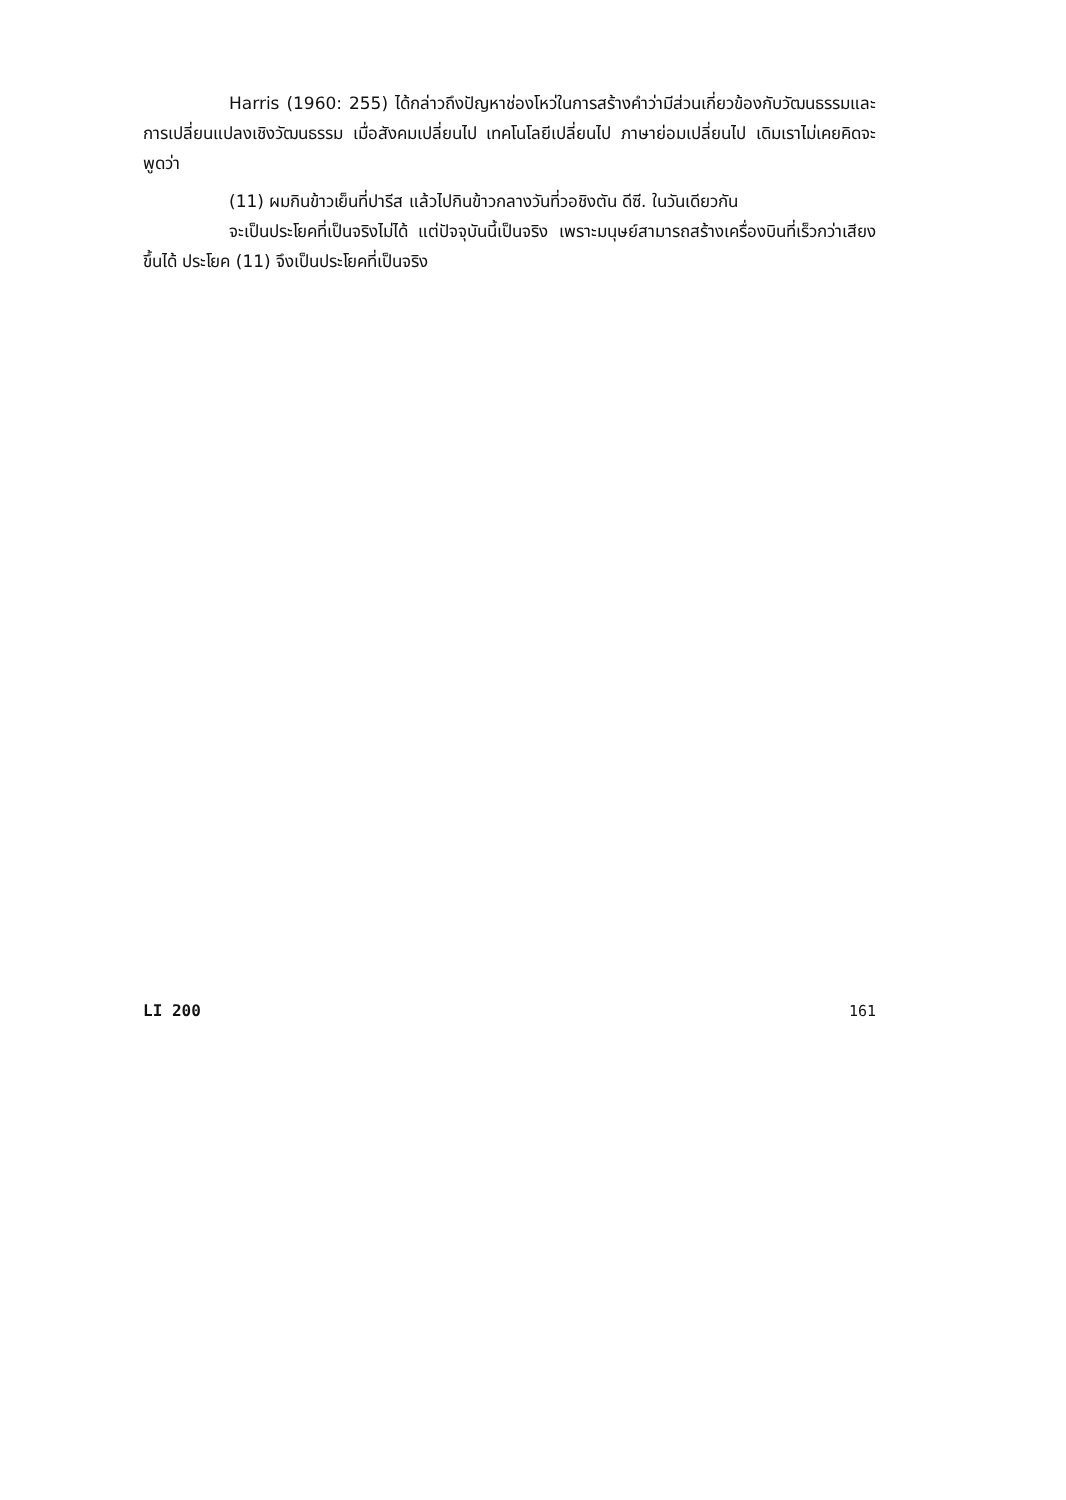Harris (1960: 255) ได้กล่าวถึงปัญหาช่องโหว่ในการสร้างคำว่ามีส่วนเกี่ยวข้องกับวัฒนธรรมและการเปลี่ยนแปลงเชิงวัฒนธรรม เมื่อสังคมเปลี่ยนไป เทคโนโลยีเปลี่ยนไป ภาษาย่อมเปลี่ยนไป เดิมเราไม่เคยคิดจะพูดว่า
(11) ผมกินข้าวเย็นที่ปารีส แล้วไปกินข้าวกลางวันที่วอชิงตัน ดีซี. ในวันเดียวกัน
จะเป็นประโยคที่เป็นจริงไม่ได้ แต่ปัจจุบันนี้เป็นจริง เพราะมนุษย์สามารถสร้างเครื่องบินที่เร็วกว่าเสียงขึ้นได้ ประโยค (11) จึงเป็นประโยคที่เป็นจริง
LI 200 161